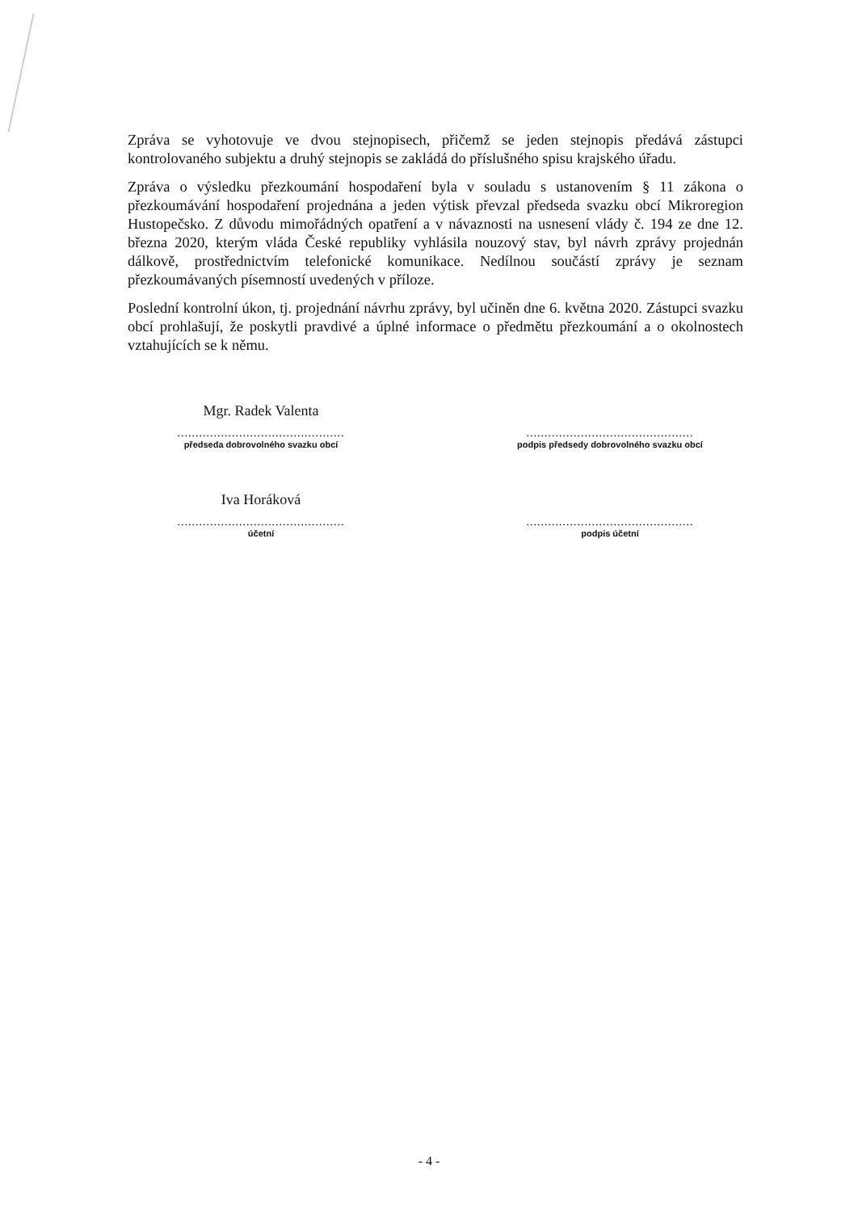Zpráva se vyhotovuje ve dvou stejnopisech, přičemž se jeden stejnopis předává zástupci kontrolovaného subjektu a druhý stejnopis se zakládá do příslušného spisu krajského úřadu.
Zpráva o výsledku přezkoumání hospodaření byla v souladu s ustanovením § 11 zákona o přezkoumávání hospodaření projednána a jeden výtisk převzal předseda svazku obcí Mikroregion Hustopečsko. Z důvodu mimořádných opatření a v návaznosti na usnesení vlády č. 194 ze dne 12. března 2020, kterým vláda České republiky vyhlásila nouzový stav, byl návrh zprávy projednán dálkově, prostřednictvím telefonické komunikace. Nedílnou součástí zprávy je seznam přezkoumávaných písemností uvedených v příloze.
Poslední kontrolní úkon, tj. projednání návrhu zprávy, byl učiněn dne 6. května 2020. Zástupci svazku obcí prohlašují, že poskytli pravdivé a úplné informace o předmětu přezkoumání a o okolnostech vztahujících se k němu.
Mgr. Radek Valenta
..............................................
předseda dobrovolného svazku obcí
..............................................
podpis předsedy dobrovolného svazku obcí
Iva Horáková
..............................................
účetní
..............................................
podpis účetní
- 4 -